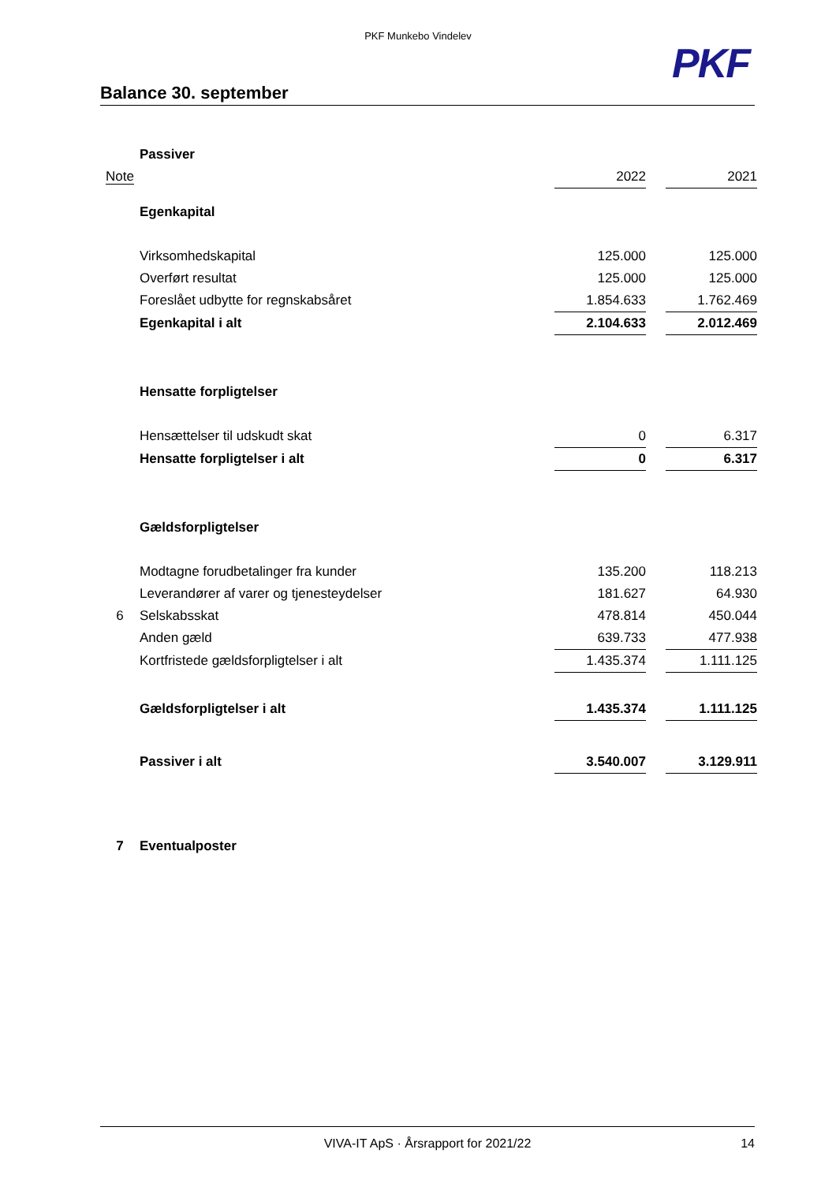PKF Munkebo Vindelev
PKF
Balance 30. september
| | Passiver | | | |
| Note | | 2022 | | 2021 |
| | Egenkapital | | | |
| | Virksomhedskapital | 125.000 | | 125.000 |
| | Overført resultat | 125.000 | | 125.000 |
| | Foreslået udbytte for regnskabsåret | 1.854.633 | | 1.762.469 |
| | Egenkapital i alt | 2.104.633 | | 2.012.469 |
| | Hensatte forpligtelser | | | |
| | Hensættelser til udskudt skat | 0 | | 6.317 |
| | Hensatte forpligtelser i alt | 0 | | 6.317 |
| | Gældsforpligtelser | | | |
| | Modtagne forudbetalinger fra kunder | 135.200 | | 118.213 |
| | Leverandører af varer og tjenesteydelser | 181.627 | | 64.930 |
| 6 | Selskabsskat | 478.814 | | 450.044 |
| | Anden gæld | 639.733 | | 477.938 |
| | Kortfristede gældsforpligtelser i alt | 1.435.374 | | 1.111.125 |
| | Gældsforpligtelser i alt | 1.435.374 | | 1.111.125 |
| | Passiver i alt | 3.540.007 | | 3.129.911 |
| 7 | Eventualposter | | | |
VIVA-IT ApS · Årsrapport for 2021/22 14